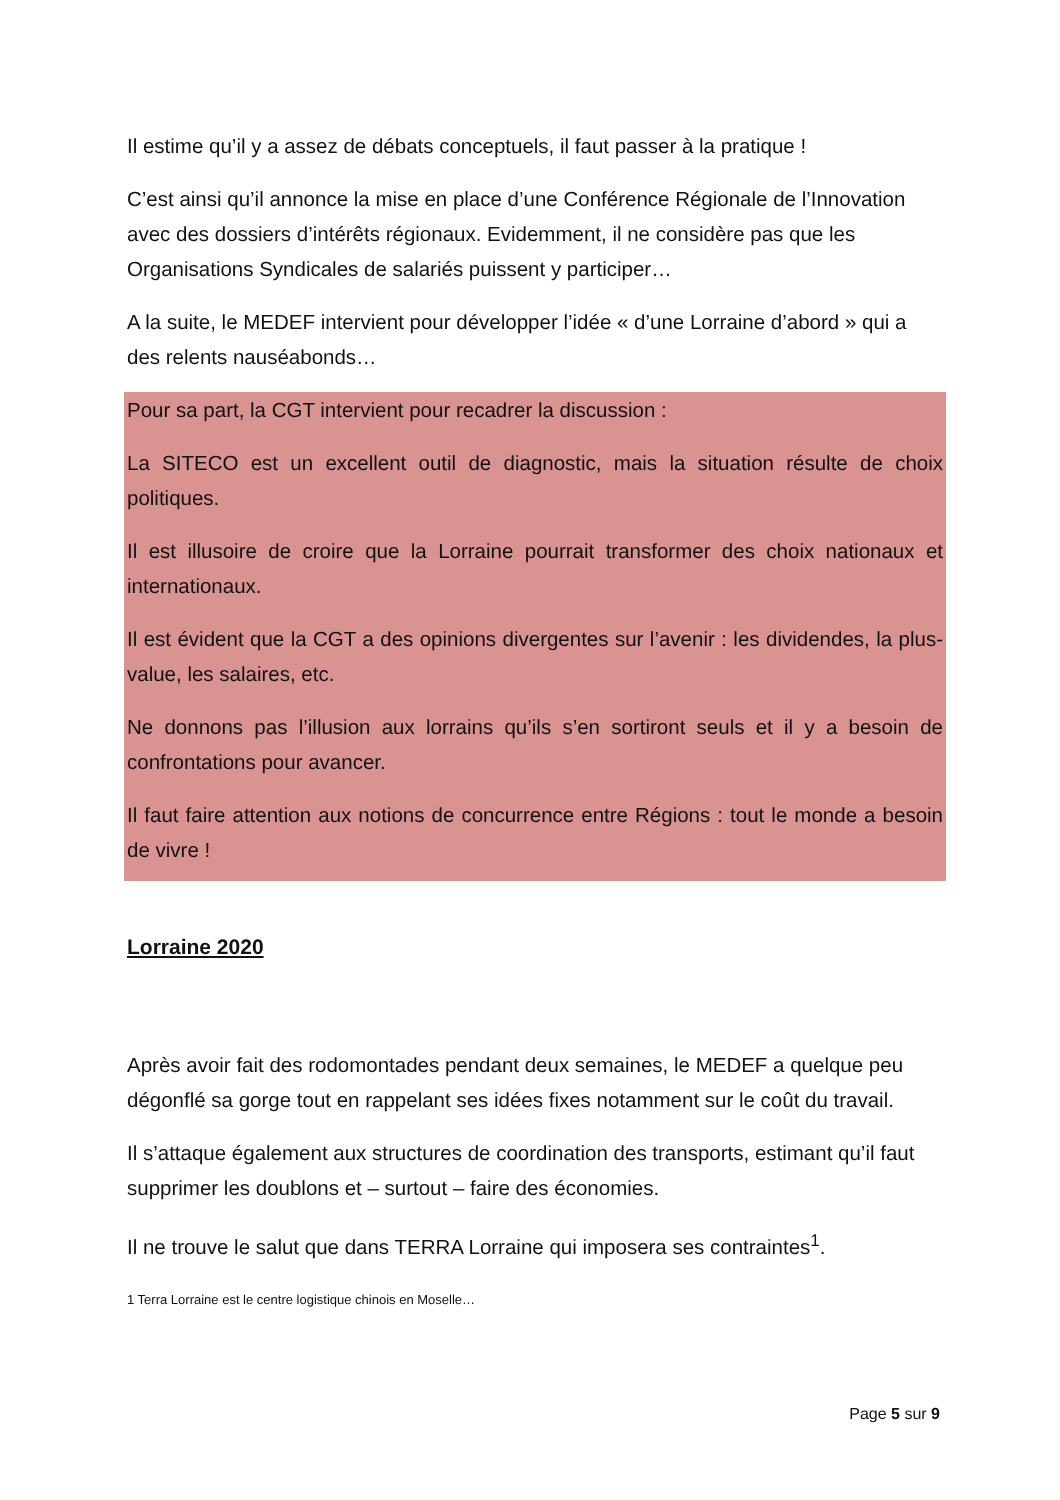Il estime qu’il y a assez de débats conceptuels, il faut passer à la pratique !
C’est ainsi qu’il annonce la mise en place d’une Conférence Régionale de l’Innovation avec des dossiers d’intérêts régionaux. Evidemment, il ne considère pas que les Organisations Syndicales de salariés puissent y participer…
A la suite, le MEDEF intervient pour développer l’idée « d’une Lorraine d’abord » qui a des relents nauséabonds…
Pour sa part, la CGT intervient pour recadrer la discussion :
La SITECO est un excellent outil de diagnostic, mais la situation résulte de choix politiques.
Il est illusoire de croire que la Lorraine pourrait transformer des choix nationaux et internationaux.
Il est évident que la CGT a des opinions divergentes sur l’avenir : les dividendes, la plus-value, les salaires, etc.
Ne donnons pas l’illusion aux lorrains qu’ils s’en sortiront seuls et il y a besoin de confrontations pour avancer.
Il faut faire attention aux notions de concurrence entre Régions : tout le monde a besoin de vivre !
Lorraine 2020
Après avoir fait des rodomontades pendant deux semaines, le MEDEF a quelque peu dégonflé sa gorge tout en rappelant ses idées fixes notamment sur le coût du travail.
Il s’attaque également aux structures de coordination des transports, estimant qu’il faut supprimer les doublons et – surtout – faire des économies.
Il ne trouve le salut que dans TERRA Lorraine qui imposera ses contraintes<sup>1</sup>.
1 Terra Lorraine est le centre logistique chinois en Moselle…
Page 5 sur 9